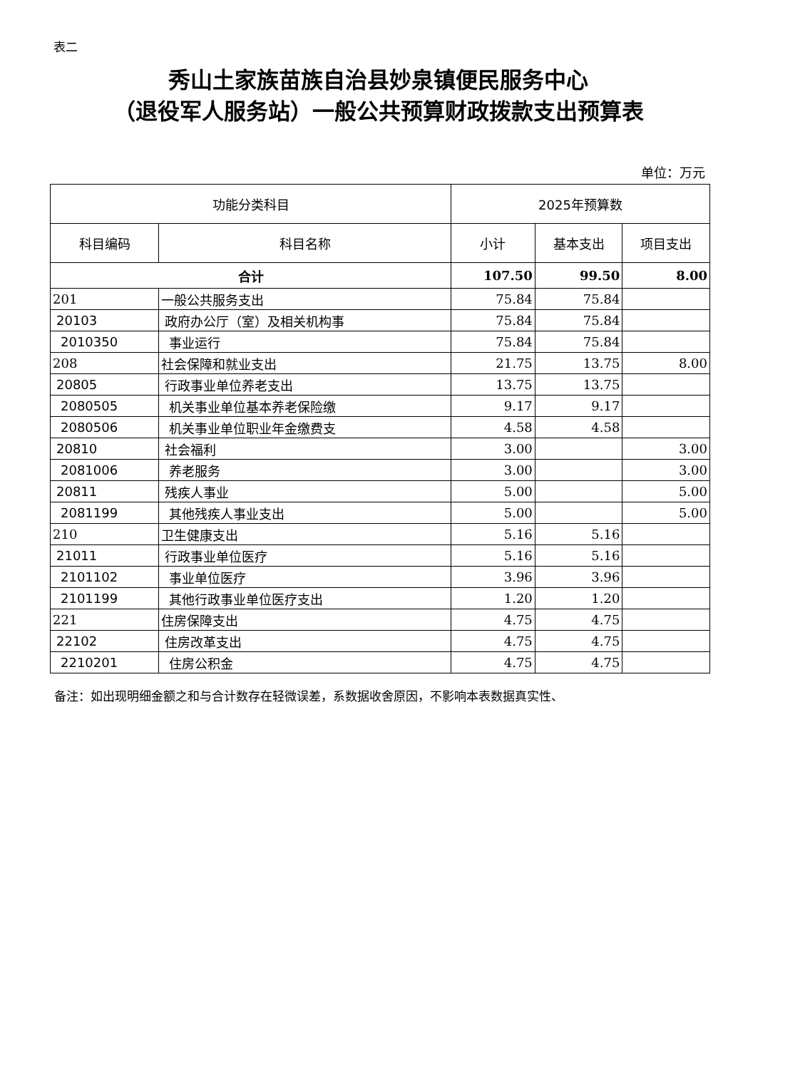表二
秀山土家族苗族自治县妙泉镇便民服务中心
（退役军人服务站）一般公共预算财政拨款支出预算表
单位：万元
| 功能分类科目 | | 2025年预算数 | | |
| --- | --- | --- | --- | --- |
| 科目编码 | 科目名称 | 小计 | 基本支出 | 项目支出 |
| 合计 | | 107.50 | 99.50 | 8.00 |
| 201 | 一般公共服务支出 | 75.84 | 75.84 | |
| 20103 | 政府办公厅（室）及相关机构事 | 75.84 | 75.84 | |
| 2010350 | 事业运行 | 75.84 | 75.84 | |
| 208 | 社会保障和就业支出 | 21.75 | 13.75 | 8.00 |
| 20805 | 行政事业单位养老支出 | 13.75 | 13.75 | |
| 2080505 | 机关事业单位基本养老保险缴 | 9.17 | 9.17 | |
| 2080506 | 机关事业单位职业年金缴费支 | 4.58 | 4.58 | |
| 20810 | 社会福利 | 3.00 | | 3.00 |
| 2081006 | 养老服务 | 3.00 | | 3.00 |
| 20811 | 残疾人事业 | 5.00 | | 5.00 |
| 2081199 | 其他残疾人事业支出 | 5.00 | | 5.00 |
| 210 | 卫生健康支出 | 5.16 | 5.16 | |
| 21011 | 行政事业单位医疗 | 5.16 | 5.16 | |
| 2101102 | 事业单位医疗 | 3.96 | 3.96 | |
| 2101199 | 其他行政事业单位医疗支出 | 1.20 | 1.20 | |
| 221 | 住房保障支出 | 4.75 | 4.75 | |
| 22102 | 住房改革支出 | 4.75 | 4.75 | |
| 2210201 | 住房公积金 | 4.75 | 4.75 | |
备注：如出现明细金额之和与合计数存在轻微误差，系数据收舍原因，不影响本表数据真实性、